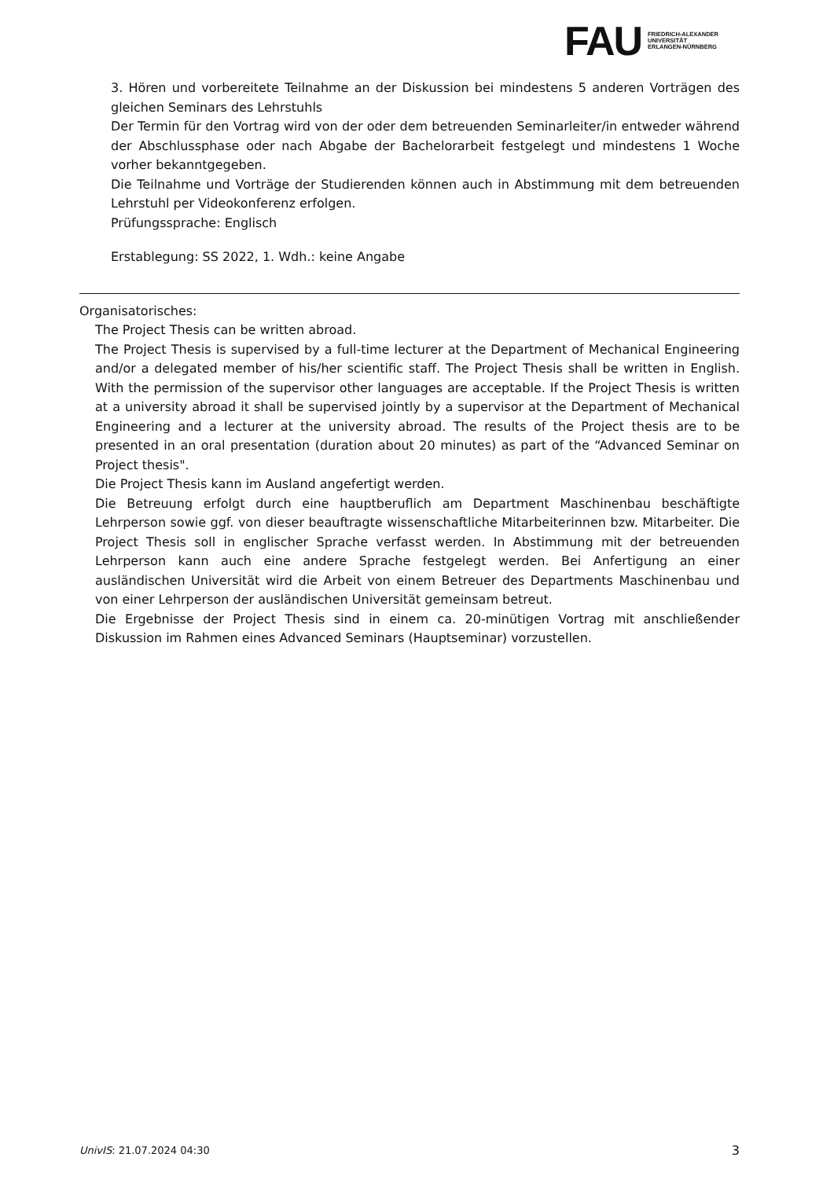FAU
FRIEDRICH-ALEXANDER
UNIVERSITÄT
ERLANGEN-NÜRNBERG
3. Hören und vorbereitete Teilnahme an der Diskussion bei mindestens 5 anderen Vorträgen des gleichen Seminars des Lehrstuhls
Der Termin für den Vortrag wird von der oder dem betreuenden Seminarleiter/in entweder während der Abschlussphase oder nach Abgabe der Bachelorarbeit festgelegt und mindestens 1 Woche vorher bekanntgegeben.
Die Teilnahme und Vorträge der Studierenden können auch in Abstimmung mit dem betreuenden Lehrstuhl per Videokonferenz erfolgen.
Prüfungssprache: Englisch
Erstablegung: SS 2022, 1. Wdh.: keine Angabe
Organisatorisches:
The Project Thesis can be written abroad.
The Project Thesis is supervised by a full-time lecturer at the Department of Mechanical Engineering and/or a delegated member of his/her scientific staff. The Project Thesis shall be written in English. With the permission of the supervisor other languages are acceptable. If the Project Thesis is written at a university abroad it shall be supervised jointly by a supervisor at the Department of Mechanical Engineering and a lecturer at the university abroad. The results of the Project thesis are to be presented in an oral presentation (duration about 20 minutes) as part of the “Advanced Seminar on Project thesis".
Die Project Thesis kann im Ausland angefertigt werden.
Die Betreuung erfolgt durch eine hauptberuflich am Department Maschinenbau beschäftigte Lehrperson sowie ggf. von dieser beauftragte wissenschaftliche Mitarbeiterinnen bzw. Mitarbeiter. Die Project Thesis soll in englischer Sprache verfasst werden. In Abstimmung mit der betreuenden Lehrperson kann auch eine andere Sprache festgelegt werden. Bei Anfertigung an einer ausländischen Universität wird die Arbeit von einem Betreuer des Departments Maschinenbau und von einer Lehrperson der ausländischen Universität gemeinsam betreut.
Die Ergebnisse der Project Thesis sind in einem ca. 20-minütigen Vortrag mit anschließender Diskussion im Rahmen eines Advanced Seminars (Hauptseminar) vorzustellen.
UnivIS: 21.07.2024 04:30 3